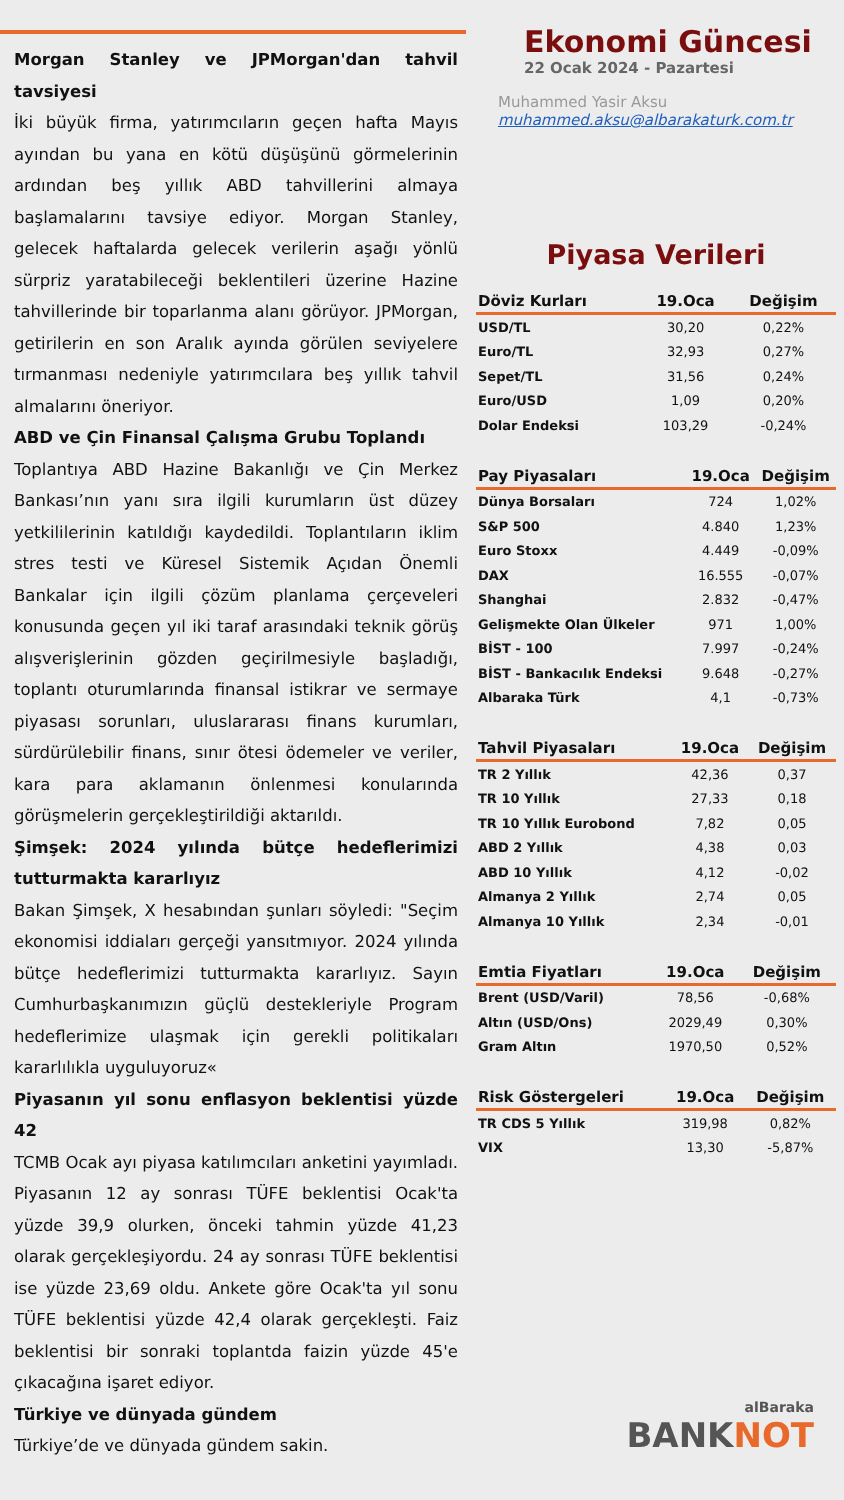Morgan Stanley ve JPMorgan'dan tahvil tavsiyesi
İki büyük firma, yatırımcıların geçen hafta Mayıs ayından bu yana en kötü düşüşünü görmelerinin ardından beş yıllık ABD tahvillerini almaya başlamalarını tavsiye ediyor. Morgan Stanley, gelecek haftalarda gelecek verilerin aşağı yönlü sürpriz yaratabileceği beklentileri üzerine Hazine tahvillerinde bir toparlanma alanı görüyor. JPMorgan, getirilerin en son Aralık ayında görülen seviyelere tırmanması nedeniyle yatırımcılara beş yıllık tahvil almalarını öneriyor.
ABD ve Çin Finansal Çalışma Grubu Toplandı
Toplantıya ABD Hazine Bakanlığı ve Çin Merkez Bankası’nın yanı sıra ilgili kurumların üst düzey yetkililerinin katıldığı kaydedildi. Toplantıların iklim stres testi ve Küresel Sistemik Açıdan Önemli Bankalar için ilgili çözüm planlama çerçeveleri konusunda geçen yıl iki taraf arasındaki teknik görüş alışverişlerinin gözden geçirilmesiyle başladığı, toplantı oturumlarında finansal istikrar ve sermaye piyasası sorunları, uluslararası finans kurumları, sürdürülebilir finans, sınır ötesi ödemeler ve veriler, kara para aklamanın önlenmesi konularında görüşmelerin gerçekleştirildiği aktarıldı.
Şimşek: 2024 yılında bütçe hedeflerimizi tutturmakta kararlıyız
Bakan Şimşek, X hesabından şunları söyledi: "Seçim ekonomisi iddiaları gerçeği yansıtmıyor. 2024 yılında bütçe hedeflerimizi tutturmakta kararlıyız. Sayın Cumhurbaşkanımızın güçlü destekleriyle Program hedeflerimize ulaşmak için gerekli politikaları kararlılıkla uyguluyoruz«
Piyasanın yıl sonu enflasyon beklentisi yüzde 42
TCMB Ocak ayı piyasa katılımcıları anketini yayımladı. Piyasanın 12 ay sonrası TÜFE beklentisi Ocak'ta yüzde 39,9 olurken, önceki tahmin yüzde 41,23 olarak gerçekleşiyordu. 24 ay sonrası TÜFE beklentisi ise yüzde 23,69 oldu. Ankete göre Ocak'ta yıl sonu TÜFE beklentisi yüzde 42,4 olarak gerçekleşti. Faiz beklentisi bir sonraki toplantda faizin yüzde 45'e çıkacağına işaret ediyor.
Türkiye ve dünyada gündem
Türkiye’de ve dünyada gündem sakin.
Ekonomi Güncesi
22 Ocak 2024 - Pazartesi
Muhammed Yasir Aksu
muhammed.aksu@albarakaturk.com.tr
Piyasa Verileri
| Döviz Kurları | 19.Oca | Değişim |
| --- | --- | --- |
| USD/TL | 30,20 | 0,22% |
| Euro/TL | 32,93 | 0,27% |
| Sepet/TL | 31,56 | 0,24% |
| Euro/USD | 1,09 | 0,20% |
| Dolar Endeksi | 103,29 | -0,24% |
| Pay Piyasaları | 19.Oca | Değişim |
| --- | --- | --- |
| Dünya Borsaları | 724 | 1,02% |
| S&P 500 | 4.840 | 1,23% |
| Euro Stoxx | 4.449 | -0,09% |
| DAX | 16.555 | -0,07% |
| Shanghai | 2.832 | -0,47% |
| Gelişmekte Olan Ülkeler | 971 | 1,00% |
| BİST - 100 | 7.997 | -0,24% |
| BİST - Bankacılık Endeksi | 9.648 | -0,27% |
| Albaraka Türk | 4,1 | -0,73% |
| Tahvil Piyasaları | 19.Oca | Değişim |
| --- | --- | --- |
| TR 2 Yıllık | 42,36 | 0,37 |
| TR 10 Yıllık | 27,33 | 0,18 |
| TR 10 Yıllık Eurobond | 7,82 | 0,05 |
| ABD 2 Yıllık | 4,38 | 0,03 |
| ABD 10 Yıllık | 4,12 | -0,02 |
| Almanya 2 Yıllık | 2,74 | 0,05 |
| Almanya 10 Yıllık | 2,34 | -0,01 |
| Emtia Fiyatları | 19.Oca | Değişim |
| --- | --- | --- |
| Brent (USD/Varil) | 78,56 | -0,68% |
| Altın (USD/Ons) | 2029,49 | 0,30% |
| Gram Altın | 1970,50 | 0,52% |
| Risk Göstergeleri | 19.Oca | Değişim |
| --- | --- | --- |
| TR CDS 5 Yıllık | 319,98 | 0,82% |
| VIX | 13,30 | -5,87% |
alBaraka
BANKNOT